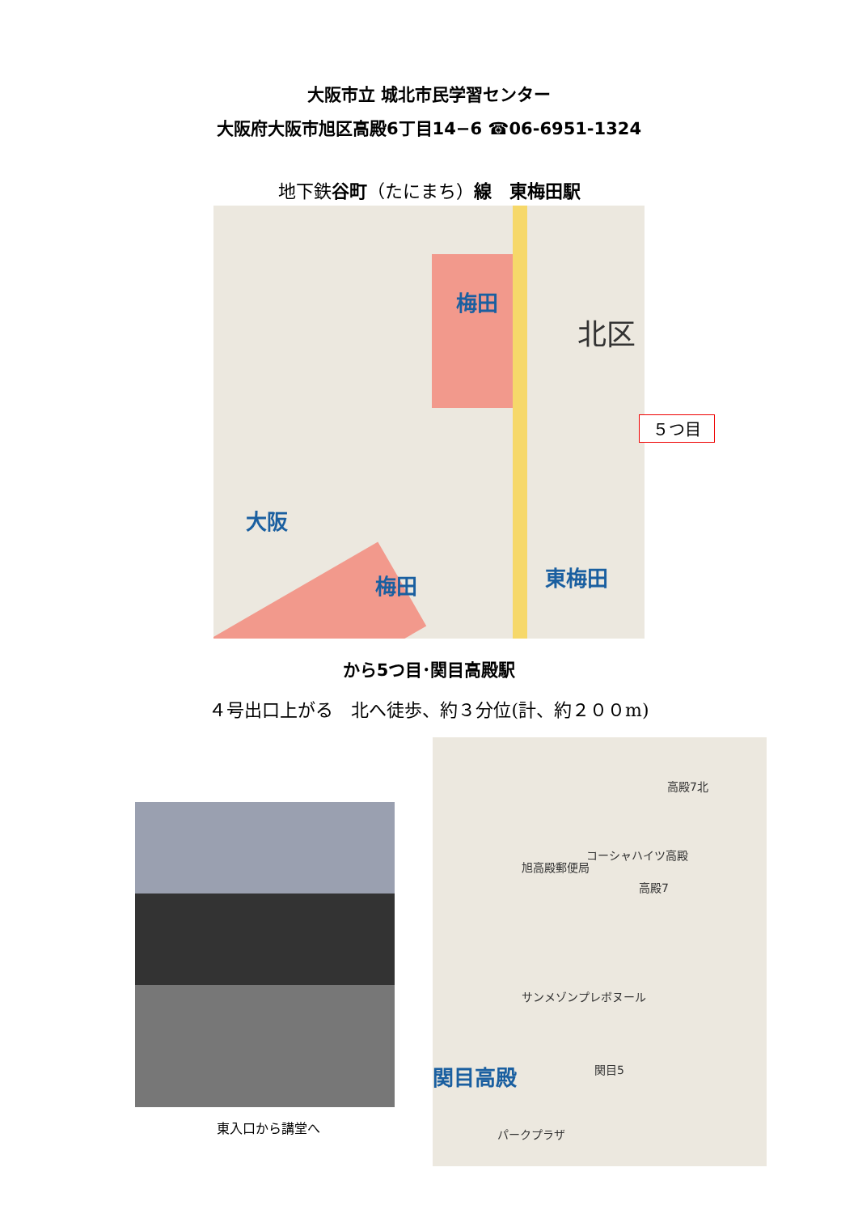大阪市立 城北市民学習センター
大阪府大阪市旭区高殿6丁目14−6 ☎06-6951-1324
地下鉄谷町（たにまち）線　東梅田駅
梅田
北区
大阪
東梅田 梅田
５つ目
から5つ目･関目高殿駅
４号出口上がる　北へ徒歩、約３分位(計、約２００m)
東入口から講堂へ
高殿7北
コーシャハイツ高殿
旭高殿郵便局
高殿7
サンメゾンプレボヌール
関目高殿 関目5
パークプラザ